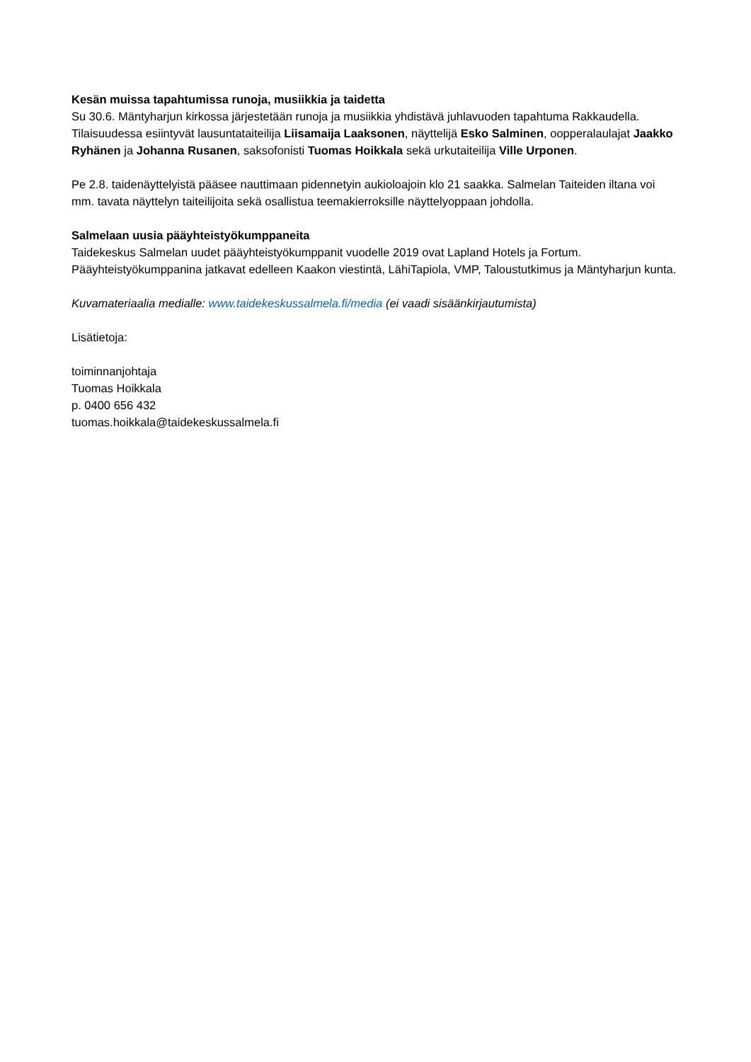Kesän muissa tapahtumissa runoja, musiikkia ja taidetta
Su 30.6. Mäntyharjun kirkossa järjestetään runoja ja musiikkia yhdistävä juhlavuoden tapahtuma Rakkaudella. Tilaisuudessa esiintyvät lausuntataiteilija Liisamaija Laaksonen, näyttelijä Esko Salminen, oopperalaulajat Jaakko Ryhänen ja Johanna Rusanen, saksofonisti Tuomas Hoikkala sekä urkutaiteilija Ville Urponen.
Pe 2.8. taidenäyttelyistä pääsee nauttimaan pidennetyin aukioloajoin klo 21 saakka. Salmelan Taiteiden iltana voi mm. tavata näyttelyn taiteilijoita sekä osallistua teemakierroksille näyttelyoppaan johdolla.
Salmelaan uusia pääyhteistyökumppaneita
Taidekeskus Salmelan uudet pääyhteistyökumppanit vuodelle 2019 ovat Lapland Hotels ja Fortum. Pääyhteistyökumppanina jatkavat edelleen Kaakon viestintä, LähiTapiola, VMP, Taloustutkimus ja Mäntyharjun kunta.
Kuvamateriaalia medialle: www.taidekeskussalmela.fi/media (ei vaadi sisäänkirjautumista)
Lisätietoja:
toiminnanjohtaja
Tuomas Hoikkala
p. 0400 656 432
tuomas.hoikkala@taidekeskussalmela.fi